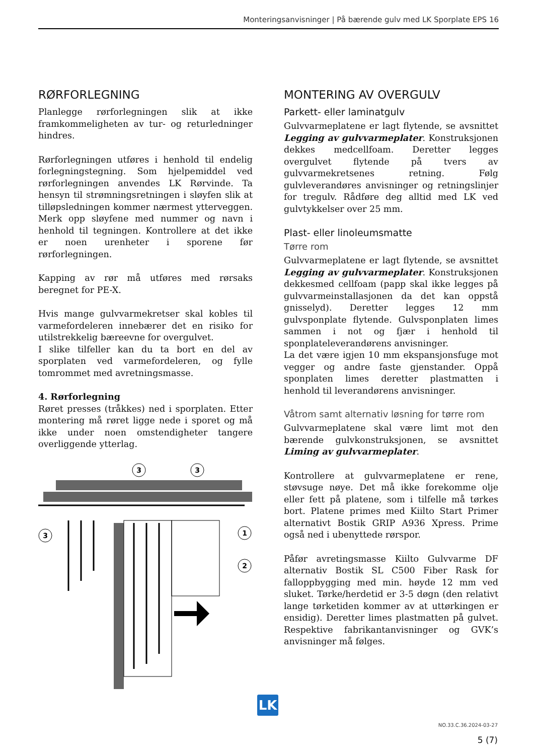Monteringsanvisninger | På bærende gulv med LK Sporplate EPS 16
RØRFORLEGNING
Planlegge rørforlegningen slik at ikke framkommeligheten av tur- og returledninger hindres.
Rørforlegningen utføres i henhold til endelig forlegningstegning. Som hjelpemiddel ved rørforlegningen anvendes LK Rørvinde. Ta hensyn til strømningsretningen i sløyfen slik at tilløpsledningen kommer nærmest ytterveggen. Merk opp sløyfene med nummer og navn i henhold til tegningen. Kontrollere at det ikke er noen urenheter i sporene før rørforlegningen.
Kapping av rør må utføres med rørsaks beregnet for PE-X.
Hvis mange gulvvarmekretser skal kobles til varmefordeleren innebærer det en risiko for utilstrekkelig bæreevne for overgulvet.
I slike tilfeller kan du ta bort en del av sporplaten ved varmefordeleren, og fylle tomrommet med avretningsmasse.
4. Rørforlegning
Røret presses (tråkkes) ned i sporplaten. Etter montering må røret ligge nede i sporet og må ikke under noen omstendigheter tangere overliggende ytterlag.
3
3
3
1
2
MONTERING AV OVERGULV
Parkett- eller laminatgulv
Gulvvarmeplatene er lagt flytende, se avsnittet Legging av gulvvarmeplater. Konstruksjonen dekkes medcellfoam. Deretter legges overgulvet flytende på tvers av gulvvarmekretsenes retning. Følg gulvleverandøres anvisninger og retningslinjer for tregulv. Rådføre deg alltid med LK ved gulvtykkelser over 25 mm.
Plast- eller linoleumsmatte
Tørre rom
Gulvvarmeplatene er lagt flytende, se avsnittet Legging av gulvvarmeplater. Konstruksjonen dekkesmed cellfoam (papp skal ikke legges på gulvvarmeinstallasjonen da det kan oppstå gnisselyd). Deretter legges 12 mm gulvsponplate flytende. Gulvsponplaten limes sammen i not og fjær i henhold til sponplateleverandørens anvisninger.
La det være igjen 10 mm ekspansjonsfuge mot vegger og andre faste gjenstander. Oppå sponplaten limes deretter plastmatten i henhold til leverandørens anvisninger.
Våtrom samt alternativ løsning for tørre rom
Gulvvarmeplatene skal være limt mot den bærende gulvkonstruksjonen, se avsnittet Liming av gulvvarmeplater.
Kontrollere at gulvvarmeplatene er rene, støvsuge nøye. Det må ikke forekomme olje eller fett på platene, som i tilfelle må tørkes bort. Platene primes med Kiilto Start Primer alternativt Bostik GRIP A936 Xpress. Prime også ned i ubenyttede rørspor.
Påfør avretingsmasse Kiilto Gulvvarme DF alternativ Bostik SL C500 Fiber Rask for falloppbygging med min. høyde 12 mm ved sluket. Tørke/herdetid er 3-5 døgn (den relativt lange tørketiden kommer av at uttørkingen er ensidig). Deretter limes plastmatten på gulvet. Respektive fabrikantanvisninger og GVK’s anvisninger må følges.
LK
NO.33.C.36.2024-03-27
5 (7)